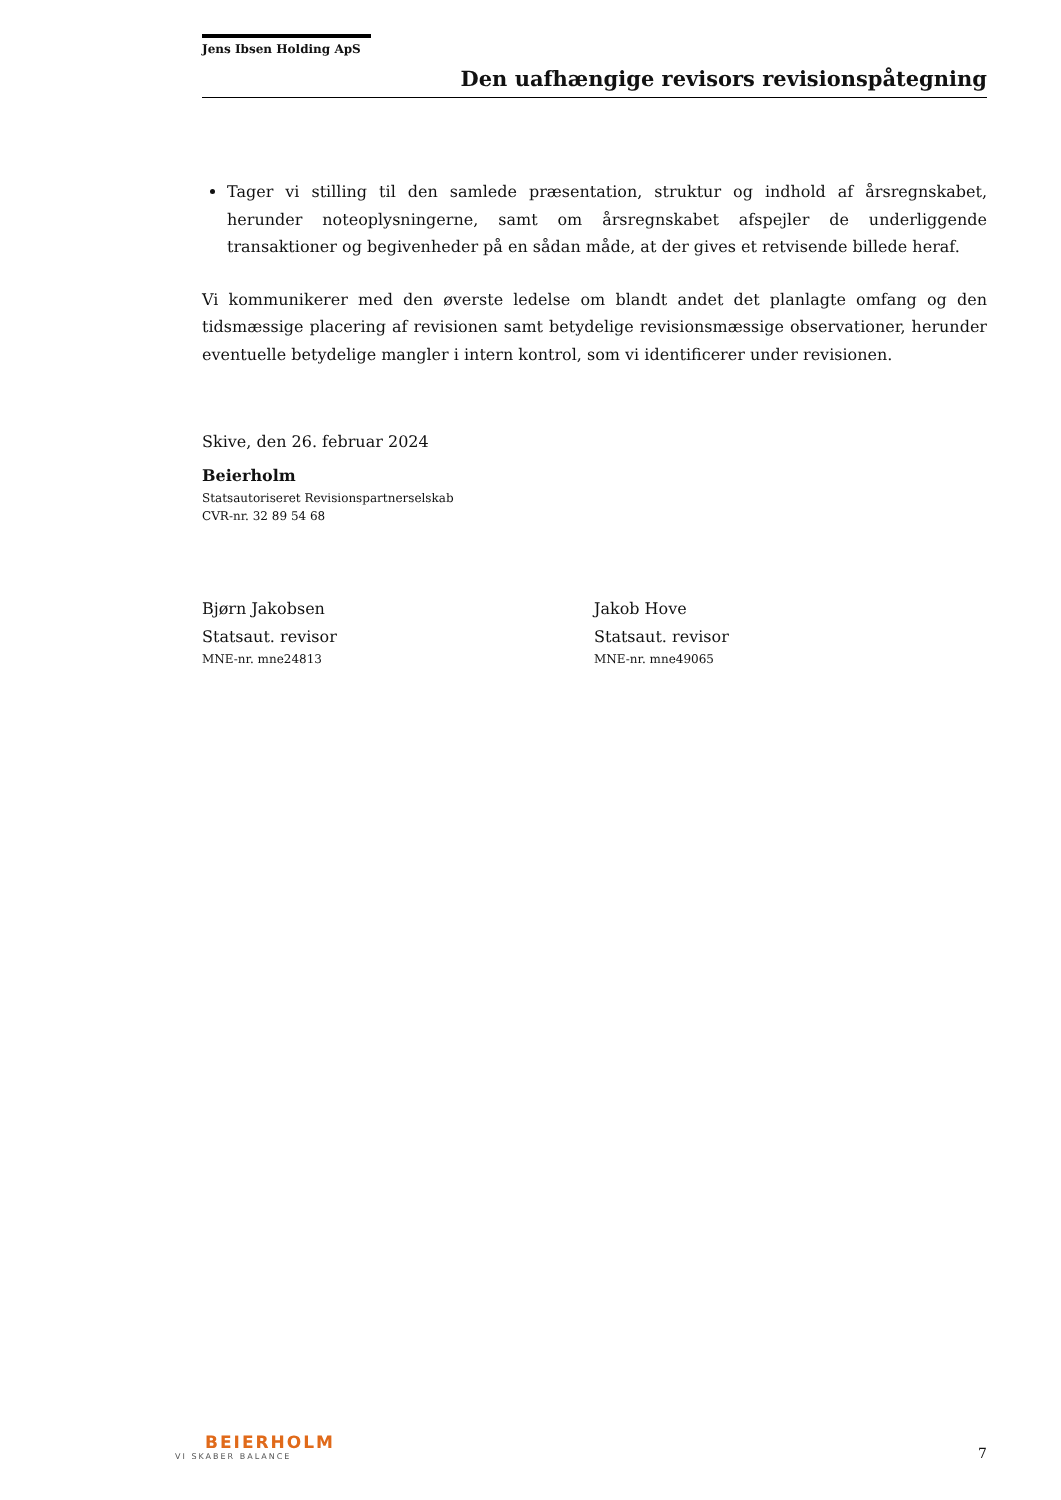Jens Ibsen Holding ApS
Den uafhængige revisors revisionspåtegning
Tager vi stilling til den samlede præsentation, struktur og indhold af årsregnskabet, herunder noteoplysningerne, samt om årsregnskabet afspejler de underliggende transaktioner og begivenheder på en sådan måde, at der gives et retvisende billede heraf.
Vi kommunikerer med den øverste ledelse om blandt andet det planlagte omfang og den tidsmæssige placering af revisionen samt betydelige revisionsmæssige observationer, herunder eventuelle betydelige mangler i intern kontrol, som vi identificerer under revisionen.
Skive, den 26. februar 2024
Beierholm
Statsautoriseret Revisionspartnerselskab
CVR-nr. 32 89 54 68
Bjørn Jakobsen
Statsaut. revisor
MNE-nr. mne24813
Jakob Hove
Statsaut. revisor
MNE-nr. mne49065
BEIERHOLM
VI SKABER BALANCE
7